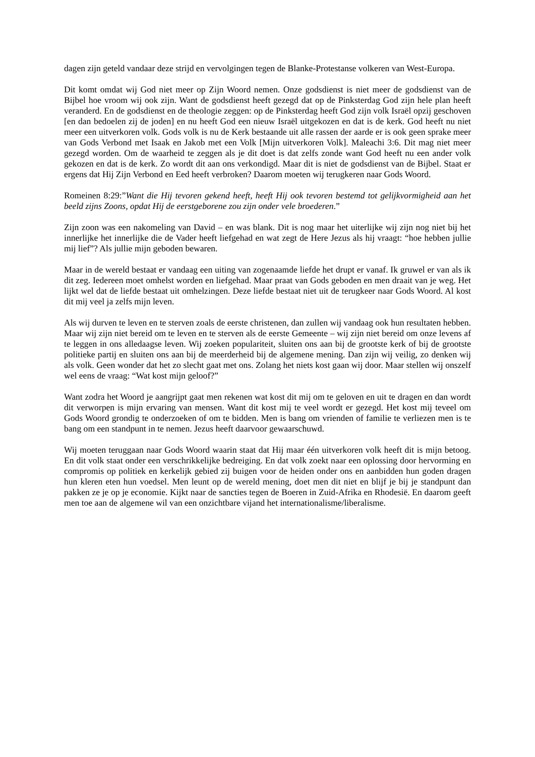dagen zijn geteld vandaar deze strijd en vervolgingen tegen de Blanke-Protestanse volkeren van West-Europa.
Dit komt omdat wij God niet meer op Zijn Woord nemen. Onze godsdienst is niet meer de godsdienst van de Bijbel hoe vroom wij ook zijn. Want de godsdienst heeft gezegd dat op de Pinksterdag God zijn hele plan heeft veranderd. En de godsdienst en de theologie zeggen: op de Pinksterdag heeft God zijn volk Israël opzij geschoven [en dan bedoelen zij de joden] en nu heeft God een nieuw Israël uitgekozen en dat is de kerk. God heeft nu niet meer een uitverkoren volk. Gods volk is nu de Kerk bestaande uit alle rassen der aarde er is ook geen sprake meer van Gods Verbond met Isaak en Jakob met een Volk [Mijn uitverkoren Volk]. Maleachi 3:6. Dit mag niet meer gezegd worden. Om de waarheid te zeggen als je dit doet is dat zelfs zonde want God heeft nu een ander volk gekozen en dat is de kerk. Zo wordt dit aan ons verkondigd. Maar dit is niet de godsdienst van de Bijbel. Staat er ergens dat Hij Zijn Verbond en Eed heeft verbroken? Daarom moeten wij terugkeren naar Gods Woord.
Romeinen 8:29:”Want die Hij tevoren gekend heeft, heeft Hij ook tevoren bestemd tot gelijkvormigheid aan het beeld zijns Zoons, opdat Hij de eerstgeborene zou zijn onder vele broederen.”
Zijn zoon was een nakomeling van David – en was blank. Dit is nog maar het uiterlijke wij zijn nog niet bij het innerlijke het innerlijke die de Vader heeft liefgehad en wat zegt de Here Jezus als hij vraagt: “hoe hebben jullie mij lief”? Als jullie mijn geboden bewaren.
Maar in de wereld bestaat er vandaag een uiting van zogenaamde liefde het drupt er vanaf. Ik gruwel er van als ik dit zeg. Iedereen moet omhelst worden en liefgehad. Maar praat van Gods geboden en men draait van je weg. Het lijkt wel dat de liefde bestaat uit omhelzingen. Deze liefde bestaat niet uit de terugkeer naar Gods Woord. Al kost dit mij veel ja zelfs mijn leven.
Als wij durven te leven en te sterven zoals de eerste christenen, dan zullen wij vandaag ook hun resultaten hebben. Maar wij zijn niet bereid om te leven en te sterven als de eerste Gemeente – wij zijn niet bereid om onze levens af te leggen in ons alledaagse leven. Wij zoeken populariteit, sluiten ons aan bij de grootste kerk of bij de grootste politieke partij en sluiten ons aan bij de meerderheid bij de algemene mening. Dan zijn wij veilig, zo denken wij als volk. Geen wonder dat het zo slecht gaat met ons. Zolang het niets kost gaan wij door. Maar stellen wij onszelf wel eens de vraag: “Wat kost mijn geloof?”
Want zodra het Woord je aangrijpt gaat men rekenen wat kost dit mij om te geloven en uit te dragen en dan wordt dit verworpen is mijn ervaring van mensen. Want dit kost mij te veel wordt er gezegd. Het kost mij teveel om Gods Woord grondig te onderzoeken of om te bidden. Men is bang om vrienden of familie te verliezen men is te bang om een standpunt in te nemen. Jezus heeft daarvoor gewaarschuwd.
Wij moeten teruggaan naar Gods Woord waarin staat dat Hij maar één uitverkoren volk heeft dit is mijn betoog. En dit volk staat onder een verschrikkelijke bedreiging. En dat volk zoekt naar een oplossing door hervorming en compromis op politiek en kerkelijk gebied zij buigen voor de heiden onder ons en aanbidden hun goden dragen hun kleren eten hun voedsel. Men leunt op de wereld mening, doet men dit niet en blijf je bij je standpunt dan pakken ze je op je economie. Kijkt naar de sancties tegen de Boeren in Zuid-Afrika en Rhodesië. En daarom geeft men toe aan de algemene wil van een onzichtbare vijand het internationalisme/liberalisme.